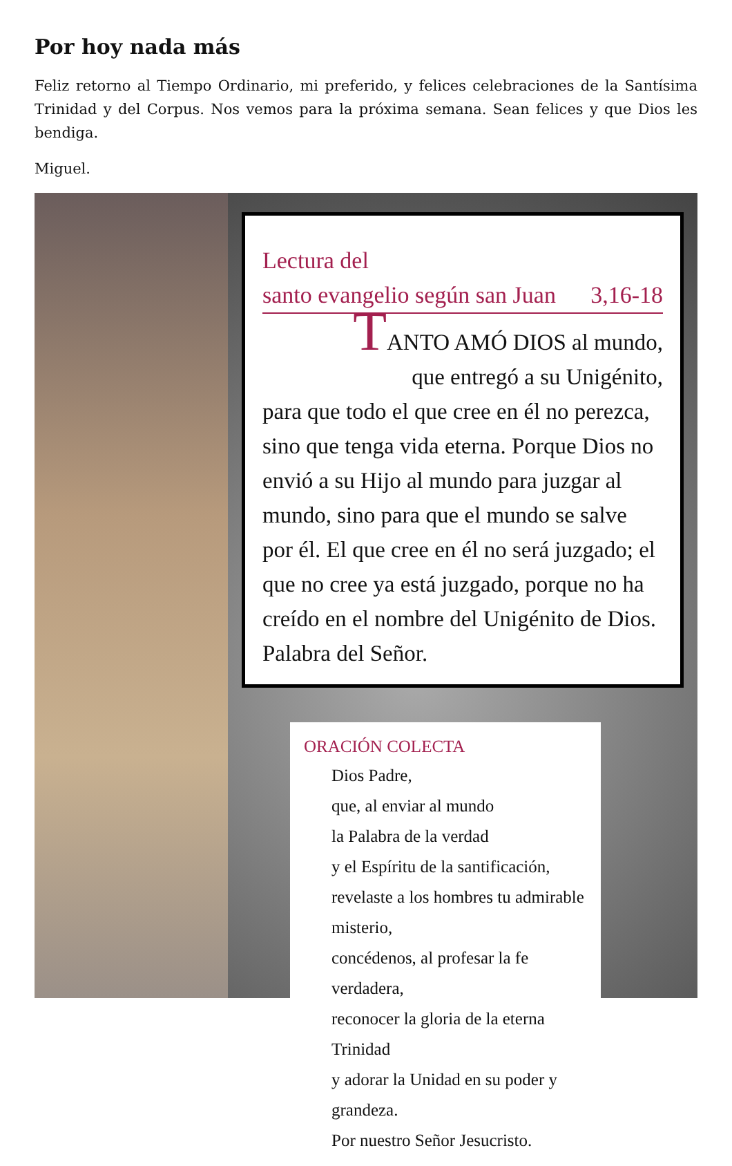Por hoy nada más
Feliz retorno al Tiempo Ordinario, mi preferido, y felices celebraciones de la Santísima Trinidad y del Corpus. Nos vemos para la próxima semana. Sean felices y que Dios les bendiga.
Miguel.
Lectura del
santo evangelio según san Juan 3,16-18
TANTO AMÓ DIOS al mundo,
que entregó a su Unigénito,
para que todo el que cree en él no perezca, sino que tenga vida eterna. Porque Dios no envió a su Hijo al mundo para juzgar al mundo, sino para que el mundo se salve por él. El que cree en él no será juzgado; el que no cree ya está juzgado, porque no ha creído en el nombre del Unigénito de Dios.
Palabra del Señor.
ORACIÓN COLECTA
Dios Padre,
que, al enviar al mundo
la Palabra de la verdad
y el Espíritu de la santificación,
revelaste a los hombres tu admirable misterio,
concédenos, al profesar la fe verdadera,
reconocer la gloria de la eterna Trinidad
y adorar la Unidad en su poder y grandeza.
Por nuestro Señor Jesucristo.